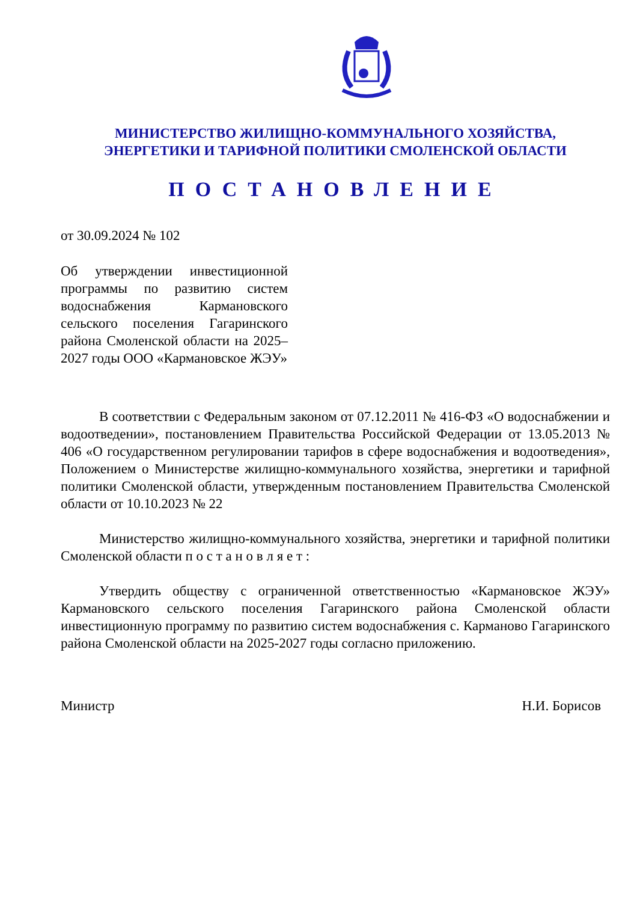МИНИСТЕРСТВО ЖИЛИЩНО-КОММУНАЛЬНОГО ХОЗЯЙСТВА,
ЭНЕРГЕТИКИ И ТАРИФНОЙ ПОЛИТИКИ СМОЛЕНСКОЙ ОБЛАСТИ
ПОСТАНОВЛЕНИЕ
от 30.09.2024 № 102
Об утверждении инвестиционной программы по развитию систем водоснабжения Кармановского сельского поселения Гагаринского района Смоленской области на 2025–2027 годы ООО «Кармановское ЖЭУ»
В соответствии с Федеральным законом от 07.12.2011 № 416-ФЗ «О водоснабжении и водоотведении», постановлением Правительства Российской Федерации от 13.05.2013 № 406 «О государственном регулировании тарифов в сфере водоснабжения и водоотведения», Положением о Министерстве жилищно-коммунального хозяйства, энергетики и тарифной политики Смоленской области, утвержденным постановлением Правительства Смоленской области от 10.10.2023 № 22
Министерство жилищно-коммунального хозяйства, энергетики и тарифной политики Смоленской области п о с т а н о в л я е т :
Утвердить обществу с ограниченной ответственностью «Кармановское ЖЭУ» Кармановского сельского поселения Гагаринского района Смоленской области инвестиционную программу по развитию систем водоснабжения с. Карманово Гагаринского района Смоленской области на 2025-2027 годы согласно приложению.
Министр Н.И. Борисов